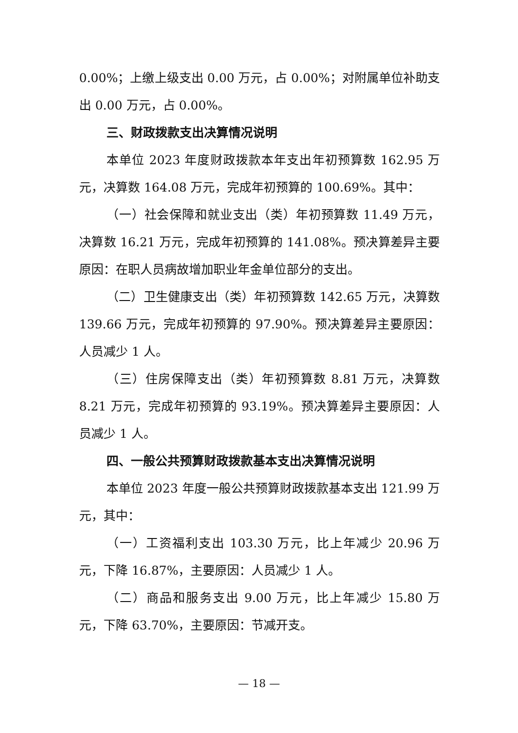0.00%；上缴上级支出 0.00 万元，占 0.00%；对附属单位补助支出 0.00 万元，占 0.00%。
三、财政拨款支出决算情况说明
本单位 2023 年度财政拨款本年支出年初预算数 162.95 万元，决算数 164.08 万元，完成年初预算的 100.69%。其中：
（一）社会保障和就业支出（类）年初预算数 11.49 万元，决算数 16.21 万元，完成年初预算的 141.08%。预决算差异主要原因：在职人员病故增加职业年金单位部分的支出。
（二）卫生健康支出（类）年初预算数 142.65 万元，决算数 139.66 万元，完成年初预算的 97.90%。预决算差异主要原因：人员减少 1 人。
（三）住房保障支出（类）年初预算数 8.81 万元，决算数 8.21 万元，完成年初预算的 93.19%。预决算差异主要原因：人员减少 1 人。
四、一般公共预算财政拨款基本支出决算情况说明
本单位 2023 年度一般公共预算财政拨款基本支出 121.99 万元，其中：
（一）工资福利支出 103.30 万元，比上年减少 20.96 万元，下降 16.87%，主要原因：人员减少 1 人。
（二）商品和服务支出 9.00 万元，比上年减少 15.80 万元，下降 63.70%，主要原因：节减开支。
— 18 —